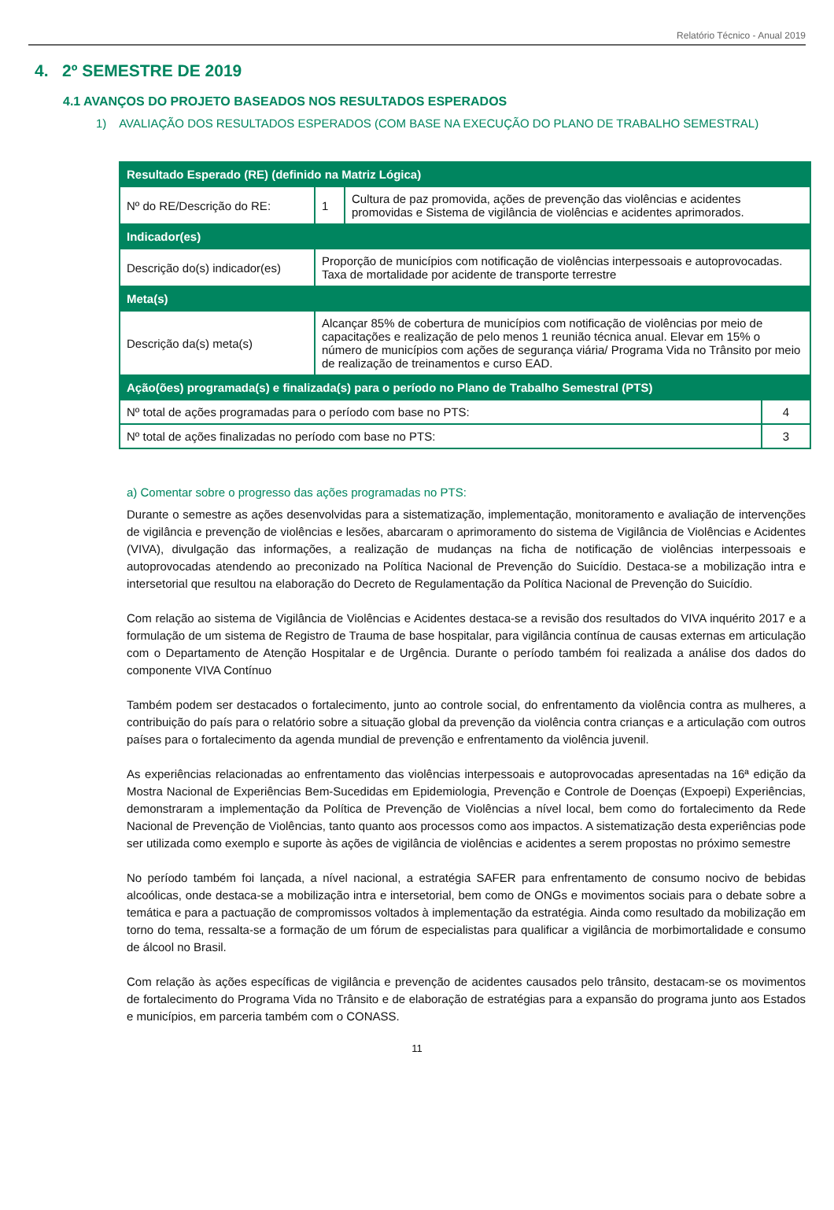Relatório Técnico - Anual 2019
4. 2º SEMESTRE DE 2019
4.1 AVANÇOS DO PROJETO BASEADOS NOS RESULTADOS ESPERADOS
1) AVALIAÇÃO DOS RESULTADOS ESPERADOS (COM BASE NA EXECUÇÃO DO PLANO DE TRABALHO SEMESTRAL)
| Resultado Esperado (RE) (definido na Matriz Lógica) | | | |
| Nº do RE/Descrição do RE: | 1 | Cultura de paz promovida, ações de prevenção das violências e acidentes promovidas e Sistema de vigilância de violências e acidentes aprimorados. | |
| Indicador(es) | | | |
| Descrição do(s) indicador(es) | Proporção de municípios com notificação de violências interpessoais e autoprovocadas. Taxa de mortalidade por acidente de transporte terrestre | | |
| Meta(s) | | | |
| Descrição da(s) meta(s) | Alcançar 85% de cobertura de municípios com notificação de violências por meio de capacitações e realização de pelo menos 1 reunião técnica anual. Elevar em 15% o número de municípios com ações de segurança viária/ Programa Vida no Trânsito por meio de realização de treinamentos e curso EAD. | | |
| Ação(ões) programada(s) e finalizada(s) para o período no Plano de Trabalho Semestral (PTS) | | | |
| Nº total de ações programadas para o período com base no PTS: | | | 4 |
| Nº total de ações finalizadas no período com base no PTS: | | | 3 |
a) Comentar sobre o progresso das ações programadas no PTS:
Durante o semestre as ações desenvolvidas para a sistematização, implementação, monitoramento e avaliação de intervenções de vigilância e prevenção de violências e lesões, abarcaram o aprimoramento do sistema de Vigilância de Violências e Acidentes (VIVA), divulgação das informações, a realização de mudanças na ficha de notificação de violências interpessoais e autoprovocadas atendendo ao preconizado na Política Nacional de Prevenção do Suicídio. Destaca-se a mobilização intra e intersetorial que resultou na elaboração do Decreto de Regulamentação da Política Nacional de Prevenção do Suicídio.
Com relação ao sistema de Vigilância de Violências e Acidentes destaca-se a revisão dos resultados do VIVA inquérito 2017 e a formulação de um sistema de Registro de Trauma de base hospitalar, para vigilância contínua de causas externas em articulação com o Departamento de Atenção Hospitalar e de Urgência. Durante o período também foi realizada a análise dos dados do componente VIVA Contínuo
Também podem ser destacados o fortalecimento, junto ao controle social, do enfrentamento da violência contra as mulheres, a contribuição do país para o relatório sobre a situação global da prevenção da violência contra crianças e a articulação com outros países para o fortalecimento da agenda mundial de prevenção e enfrentamento da violência juvenil.
As experiências relacionadas ao enfrentamento das violências interpessoais e autoprovocadas apresentadas na 16ª edição da Mostra Nacional de Experiências Bem-Sucedidas em Epidemiologia, Prevenção e Controle de Doenças (Expoepi) Experiências, demonstraram a implementação da Política de Prevenção de Violências a nível local, bem como do fortalecimento da Rede Nacional de Prevenção de Violências, tanto quanto aos processos como aos impactos. A sistematização desta experiências pode ser utilizada como exemplo e suporte às ações de vigilância de violências e acidentes a serem propostas no próximo semestre
No período também foi lançada, a nível nacional, a estratégia SAFER para enfrentamento de consumo nocivo de bebidas alcoólicas, onde destaca-se a mobilização intra e intersetorial, bem como de ONGs e movimentos sociais para o debate sobre a temática e para a pactuação de compromissos voltados à implementação da estratégia. Ainda como resultado da mobilização em torno do tema, ressalta-se a formação de um fórum de especialistas para qualificar a vigilância de morbimortalidade e consumo de álcool no Brasil.
Com relação às ações específicas de vigilância e prevenção de acidentes causados pelo trânsito, destacam-se os movimentos de fortalecimento do Programa Vida no Trânsito e de elaboração de estratégias para a expansão do programa junto aos Estados e municípios, em parceria também com o CONASS.
11